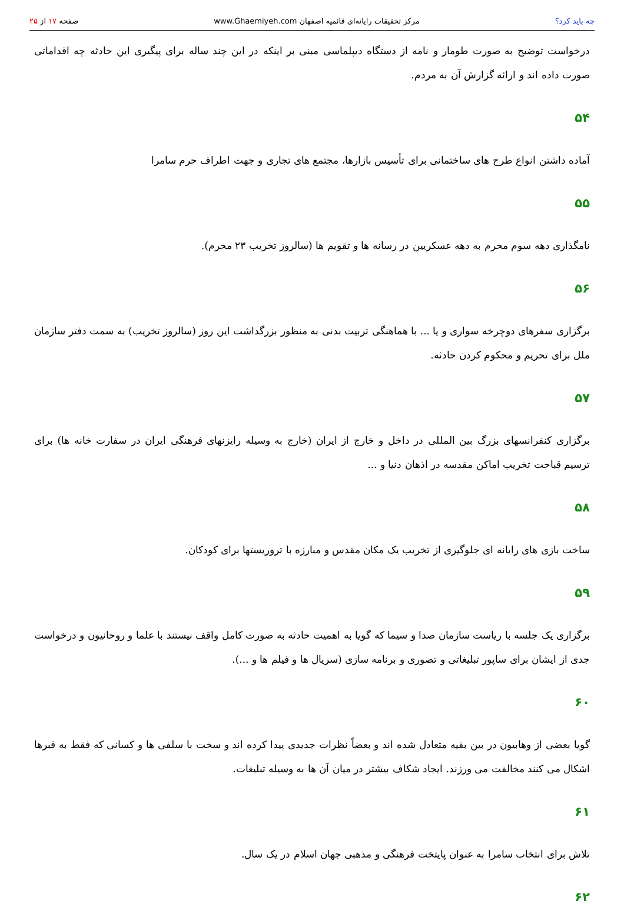چه باید کرد؟
مرکز تحقیقات رایانه‌ای قائمیه اصفهان www.Ghaemiyeh.com
صفحه ۱۷ از ۲۵
درخواست توضیح به صورت طومار و نامه از دستگاه دیپلماسی مبنی بر اینکه در این چند ساله برای پیگیری این حادثه چه اقداماتی صورت داده اند و ارائه گزارش آن به مردم.
۵۴
آماده داشتن انواع طرح های ساختمانی برای تأسیس بازارها، مجتمع های تجاری و جهت اطراف حرم سامرا
۵۵
نامگذاری دهه سوم محرم به دهه عسکریین در رسانه ها و تقویم ها (سالروز تخریب ۲۳ محرم).
۵۶
برگزاری سفرهای دوچرخه سواری و یا ... با هماهنگی تربیت بدنی به منظور بزرگداشت این روز (سالروز تخریب) به سمت دفتر سازمان ملل برای تحریم و محکوم کردن حادثه.
۵۷
برگزاری کنفرانسهای بزرگ بین المللی در داخل و خارج از ایران (خارج به وسیله رایزنهای فرهنگی ایران در سفارت خانه ها) برای ترسیم قباحت تخریب اماکن مقدسه در اذهان دنیا و ...
۵۸
ساخت بازی های رایانه ای جلوگیری از تخریب یک مکان مقدس و مبارزه با تروریستها برای کودکان.
۵۹
برگزاری یک جلسه با ریاست سازمان صدا و سیما که گویا به اهمیت حادثه به صورت کامل واقف نیستند با علما و روحانیون و درخواست جدی از ایشان برای ساپور تبلیغاتی و تصوری و برنامه سازی (سریال ها و فیلم ها و ...).
۶۰
گویا بعضی از وهابیون در بین بقیه متعادل شده اند و بعضاً نظرات جدیدی پیدا کرده اند و سخت با سلفی ها و کسانی که فقط به قبرها اشکال می کنند مخالفت می ورزند. ایجاد شکاف بیشتر در میان آن ها به وسیله تبلیغات.
۶۱
تلاش برای انتخاب سامرا به عنوان پایتخت فرهنگی و مذهبی جهان اسلام در یک سال.
۶۲